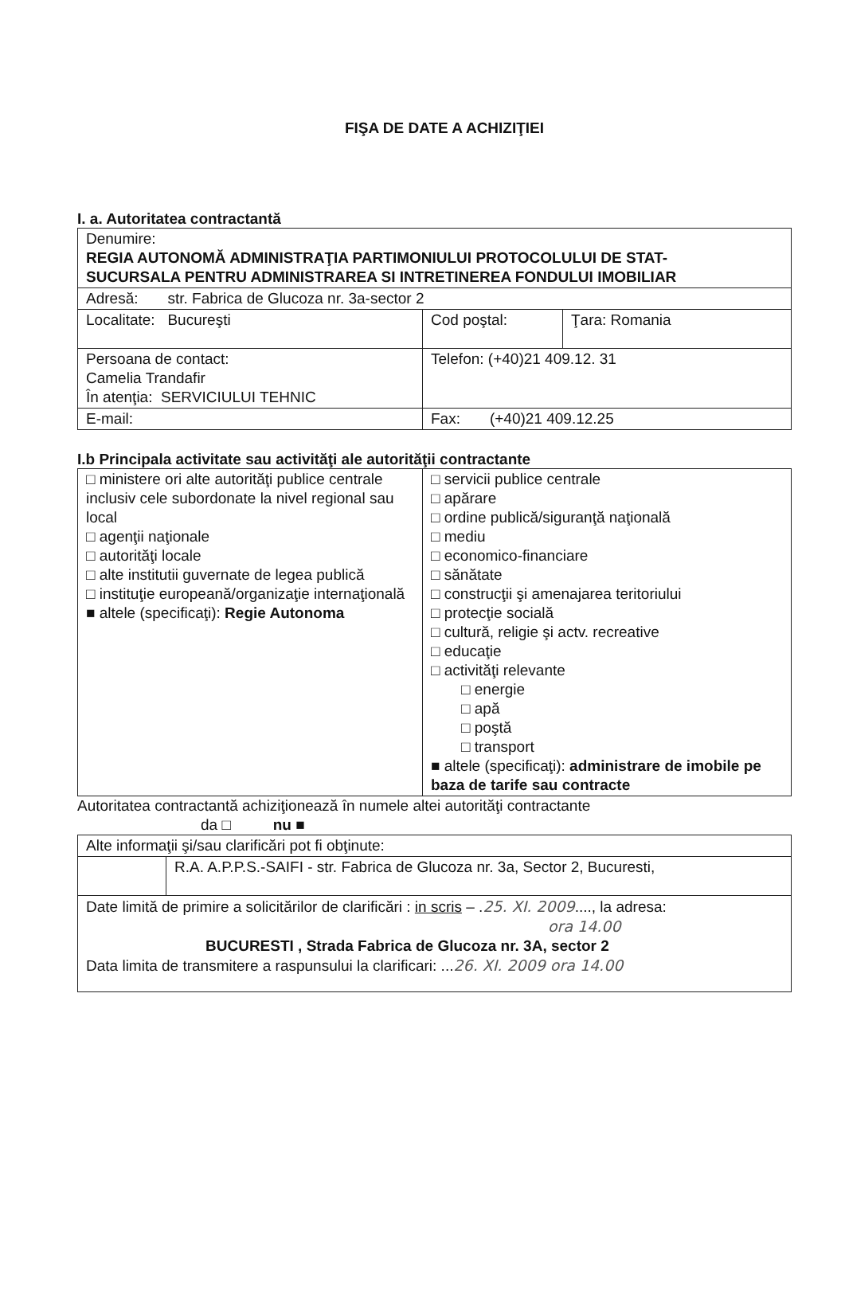FIŞA DE DATE A ACHIZIŢIEI
I. a. Autoritatea contractantă
| Denumire: REGIA AUTONOMĂ ADMINISTRAŢIA PARTIMONIULUI PROTOCOLULUI DE STAT- SUCURSALA PENTRU ADMINISTRAREA SI INTRETINEREA FONDULUI IMOBILIAR | | |
| Adresă: str. Fabrica de Glucoza nr. 3a-sector 2 | | |
| Localitate: Bucureşti | Cod poştal: | Ţara: Romania |
| Persoana de contact: Camelia Trandafir În atenţia: SERVICIULUI TEHNIC | Telefon: (+40)21 409.12. 31 | |
| E-mail: | Fax: (+40)21 409.12.25 | |
I.b Principala activitate sau activităţi ale autorităţii contractante
| □ ministere ori alte autorităţi publice centrale inclusiv cele subordonate la nivel regional sau local □ agenţii naţionale □ autorităţi locale □ alte institutii guvernate de legea publică □ instituţie europeană/organizaţie internaţională ■ altele (specificaţi): Regie Autonoma | □ servicii publice centrale □ apărare □ ordine publică/siguranţă naţională □ mediu □ economico-financiare □ sănătate □ construcţii şi amenajarea teritoriului □ protecţie socială □ cultură, religie şi actv. recreative □ educaţie □ activităţi relevante □ energie □ apă □ poştă □ transport ■ altele (specificaţi): administrare de imobile pe baza de tarife sau contracte |
Autoritatea contractantă achiziţionează în numele altei autorităţi contractante
da □ nu ■
| Alte informaţii şi/sau clarificări pot fi obţinute: | |
| | R.A. A.P.P.S.-SAIFI - str. Fabrica de Glucoza nr. 3a, Sector 2, Bucuresti, |
| Date limită de primire a solicitărilor de clarificări : in scris – . 25. XI. 2009 ...., la adresa: ora 14.00 BUCURESTI , Strada Fabrica de Glucoza nr. 3A, sector 2 Data limita de transmitere a raspunsului la clarificari: ... 26. XI. 2009 ora 14.00 | |